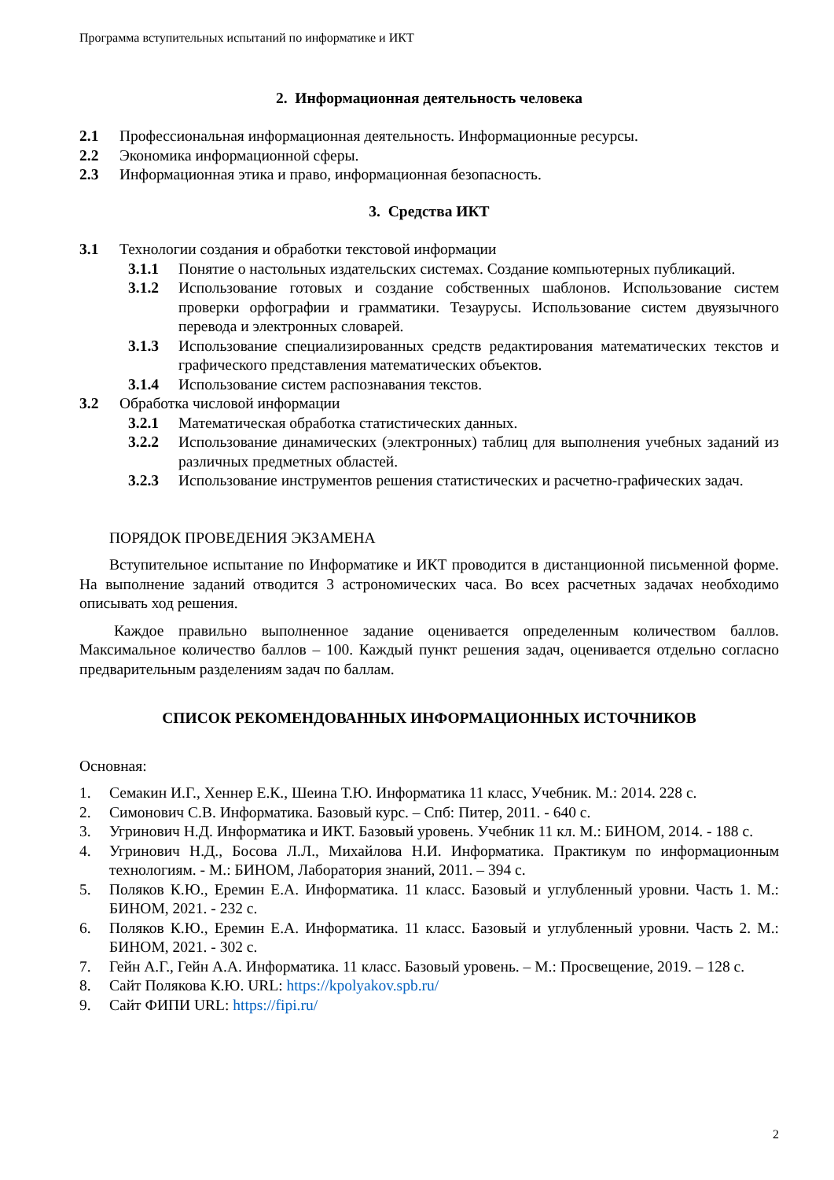Программа вступительных испытаний по информатике и ИКТ
2. Информационная деятельность человека
2.1 Профессиональная информационная деятельность. Информационные ресурсы.
2.2 Экономика информационной сферы.
2.3 Информационная этика и право, информационная безопасность.
3. Средства ИКТ
3.1 Технологии создания и обработки текстовой информации
3.1.1 Понятие о настольных издательских системах. Создание компьютерных публикаций.
3.1.2 Использование готовых и создание собственных шаблонов. Использование систем проверки орфографии и грамматики. Тезаурусы. Использование систем двуязычного перевода и электронных словарей.
3.1.3 Использование специализированных средств редактирования математических текстов и графического представления математических объектов.
3.1.4 Использование систем распознавания текстов.
3.2 Обработка числовой информации
3.2.1 Математическая обработка статистических данных.
3.2.2 Использование динамических (электронных) таблиц для выполнения учебных заданий из различных предметных областей.
3.2.3 Использование инструментов решения статистических и расчетно-графических задач.
ПОРЯДОК ПРОВЕДЕНИЯ ЭКЗАМЕНА
Вступительное испытание по Информатике и ИКТ проводится в дистанционной письменной форме. На выполнение заданий отводится 3 астрономических часа. Во всех расчетных задачах необходимо описывать ход решения.
Каждое правильно выполненное задание оценивается определенным количеством баллов. Максимальное количество баллов – 100. Каждый пункт решения задач, оценивается отдельно согласно предварительным разделениям задач по баллам.
СПИСОК РЕКОМЕНДОВАННЫХ ИНФОРМАЦИОННЫХ ИСТОЧНИКОВ
Основная:
1. Семакин И.Г., Хеннер Е.К., Шеина Т.Ю. Информатика 11 класс, Учебник. М.: 2014. 228 с.
2. Симонович С.В. Информатика. Базовый курс. – Спб: Питер, 2011. - 640 с.
3. Угринович Н.Д. Информатика и ИКТ. Базовый уровень. Учебник 11 кл. М.: БИНОМ, 2014. - 188 с.
4. Угринович Н.Д., Босова Л.Л., Михайлова Н.И. Информатика. Практикум по информационным технологиям. - М.: БИНОМ, Лаборатория знаний, 2011. – 394 с.
5. Поляков К.Ю., Еремин Е.А. Информатика. 11 класс. Базовый и углубленный уровни. Часть 1. М.: БИНОМ, 2021. - 232 с.
6. Поляков К.Ю., Еремин Е.А. Информатика. 11 класс. Базовый и углубленный уровни. Часть 2. М.: БИНОМ, 2021. - 302 с.
7. Гейн А.Г., Гейн А.А. Информатика. 11 класс. Базовый уровень. – М.: Просвещение, 2019. – 128 с.
8. Сайт Полякова К.Ю. URL: https://kpolyakov.spb.ru/
9. Сайт ФИПИ URL: https://fipi.ru/
2